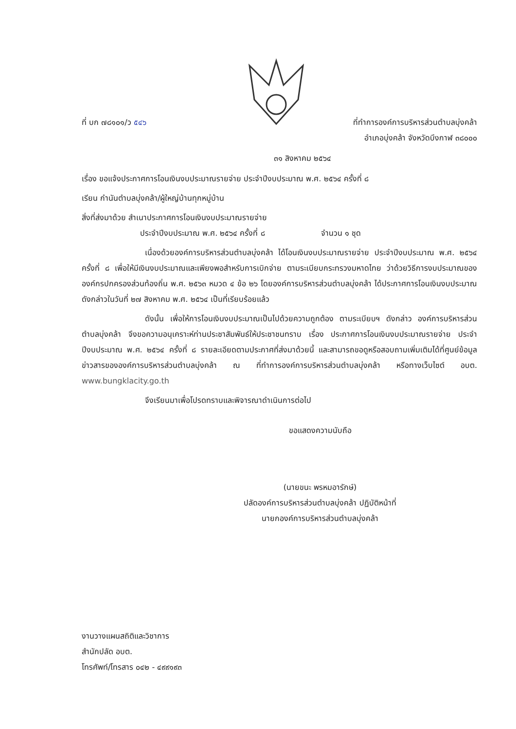ที่ บก ๗๘๑๐๑/ว ๕๔๖ ที่ทำการองค์การบริหารส่วนตำบลบุ่งคล้า
อำเภอบุ่งคล้า จังหวัดบึงกาฬ ๓๘๐๐๐
๓๑ สิงหาคม ๒๕๖๔
เรื่อง ขอแจ้งประกาศการโอนเงินงบประมาณรายจ่าย ประจำปีงบประมาณ พ.ศ. ๒๕๖๔ ครั้งที่ ๘
เรียน กำนันตำบลบุ่งคล้า/ผู้ใหญ่บ้านทุกหมู่บ้าน
สิ่งที่ส่งมาด้วย สำเนาประกาศการโอนเงินงบประมาณรายจ่าย
ประจำปีงบประมาณ พ.ศ. ๒๕๖๔ ครั้งที่ ๘ จำนวน ๑ ชุด
เนื่องด้วยองค์การบริหารส่วนตำบลบุ่งคล้า ได้โอนเงินงบประมาณรายจ่าย ประจำปีงบประมาณ พ.ศ. ๒๕๖๔ ครั้งที่ ๘ เพื่อให้มีเงินงบประมาณและเพียงพอสำหรับการเบิกจ่าย ตามระเบียบกระทรวงมหาดไทย ว่าด้วยวิธีการงบประมาณขององค์กรปกครองส่วนท้องถิ่น พ.ศ. ๒๕๖๓ หมวด ๔ ข้อ ๒๖ โดยองค์การบริหารส่วนตำบลบุ่งคล้า ได้ประกาศการโอนเงินงบประมาณดังกล่าวในวันที่ ๒๗ สิงหาคม พ.ศ. ๒๕๖๔ เป็นที่เรียบร้อยแล้ว
ดังนั้น เพื่อให้การโอนเงินงบประมาณเป็นไปด้วยความถูกต้อง ตามระเบียบฯ ดังกล่าว องค์การบริหารส่วนตำบลบุ่งคล้า จึงขอความอนุเคราะห์ท่านประชาสัมพันธ์ให้ประชาชนทราบ เรื่อง ประกาศการโอนเงินงบประมาณรายจ่าย ประจำปีงบประมาณ พ.ศ. ๒๕๖๔ ครั้งที่ ๘ รายละเอียดตามประกาศที่ส่งมาด้วยนี้ และสามารถขอดูหรือสอบถามเพิ่มเติมได้ที่ศูนย์ข้อมูลข่าวสารขององค์การบริหารส่วนตำบลบุ่งคล้า ณ ที่ทำการองค์การบริหารส่วนตำบลบุ่งคล้า หรือทางเว็บไซต์ อบต. www.bungklacity.go.th
จึงเรียนมาเพื่อโปรดทราบและพิจารณาดำเนินการต่อไป
ขอแสดงความนับถือ
(นายขนะ พรหมอารักษ์)
ปลัดองค์การบริหารส่วนตำบลบุ่งคล้า ปฏิบัติหน้าที่
นายกองค์การบริหารส่วนตำบลบุ่งคล้า
งานวางแผนสถิติและวิชาการ
สำนักปลัด อบต.
โทรศัพท์/โทรสาร ๐๔๒ - ๔๙๙๑๙๓